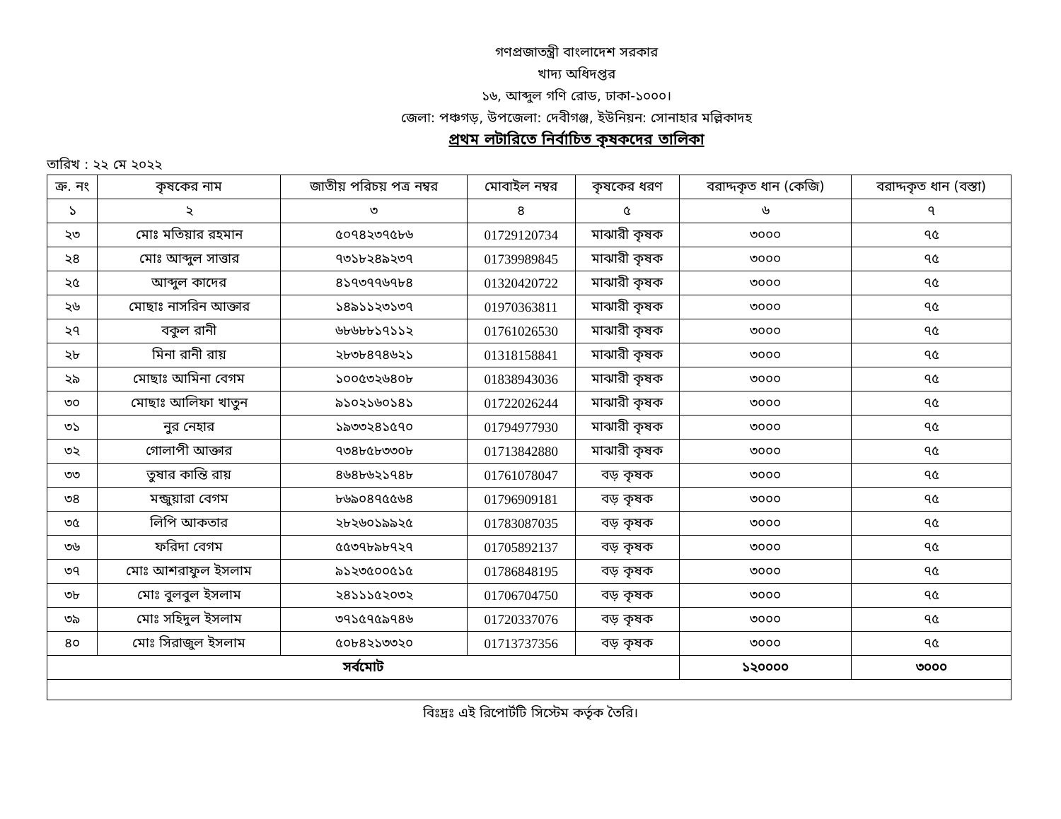গণপ্রজাতন্ত্রী বাংলাদেশ সরকার
খাদ্য অধিদপ্তর
১৬, আব্দুল গণি রোড, ঢাকা-১০০০।
জেলা: পঞ্চগড়, উপজেলা: দেবীগঞ্জ, ইউনিয়ন: সোনাহার মল্লিকাদহ
প্রথম লটারিতে নির্বাচিত কৃষকদের তালিকা
তারিখ : ২২ মে ২০২২
| ক্র. নং | কৃষকের নাম | জাতীয় পরিচয় পত্র নম্বর | মোবাইল নম্বর | কৃষকের ধরণ | বরাদ্দকৃত ধান (কেজি) | বরাদ্দকৃত ধান (বস্তা) |
| --- | --- | --- | --- | --- | --- | --- |
| ১ | ২ | ৩ | ৪ | ৫ | ৬ | ৭ |
| ২৩ | মোঃ মতিয়ার রহমান | ৫০৭৪২৩৭৫৮৬ | 01729120734 | মাঝারী কৃষক | ৩০০০ | ৭৫ |
| ২৪ | মোঃ আব্দুল সাত্তার | ৭৩১৮২৪৯২৩৭ | 01739989845 | মাঝারী কৃষক | ৩০০০ | ৭৫ |
| ২৫ | আব্দুল কাদের | ৪১৭৩৭৭৬৭৮৪ | 01320420722 | মাঝারী কৃষক | ৩০০০ | ৭৫ |
| ২৬ | মোছাঃ নাসরিন আক্তার | ১৪৯১১২৩১৩৭ | 01970363811 | মাঝারী কৃষক | ৩০০০ | ৭৫ |
| ২৭ | বকুল রানী | ৬৮৬৮৮১৭১১২ | 01761026530 | মাঝারী কৃষক | ৩০০০ | ৭৫ |
| ২৮ | মিনা রানী রায় | ২৮৩৮৪৭৪৬২১ | 01318158841 | মাঝারী কৃষক | ৩০০০ | ৭৫ |
| ২৯ | মোছাঃ আমিনা বেগম | ১০০৫৩২৬৪০৮ | 01838943036 | মাঝারী কৃষক | ৩০০০ | ৭৫ |
| ৩০ | মোছাঃ আলিফা খাতুন | ৯১০২১৬০১৪১ | 01722026244 | মাঝারী কৃষক | ৩০০০ | ৭৫ |
| ৩১ | নুর নেহার | ১৯৩৩২৪১৫৭০ | 01794977930 | মাঝারী কৃষক | ৩০০০ | ৭৫ |
| ৩২ | গোলাপী আক্তার | ৭৩৪৮৫৮৩৩০৮ | 01713842880 | মাঝারী কৃষক | ৩০০০ | ৭৫ |
| ৩৩ | তুষার কান্তি রায় | ৪৬৪৮৬২১৭৪৮ | 01761078047 | বড় কৃষক | ৩০০০ | ৭৫ |
| ৩৪ | মন্জুয়ারা বেগম | ৮৬৯০৪৭৫৫৬৪ | 01796909181 | বড় কৃষক | ৩০০০ | ৭৫ |
| ৩৫ | লিপি আকতার | ২৮২৬০১৯৯২৫ | 01783087035 | বড় কৃষক | ৩০০০ | ৭৫ |
| ৩৬ | ফরিদা বেগম | ৫৫৩৭৮৯৮৭২৭ | 01705892137 | বড় কৃষক | ৩০০০ | ৭৫ |
| ৩৭ | মোঃ আশরাফুল ইসলাম | ৯১২৩৫০০৫১৫ | 01786848195 | বড় কৃষক | ৩০০০ | ৭৫ |
| ৩৮ | মোঃ বুলবুল ইসলাম | ২৪১১১৫২০৩২ | 01706704750 | বড় কৃষক | ৩০০০ | ৭৫ |
| ৩৯ | মোঃ সহিদুল ইসলাম | ৩৭১৫৭৫৯৭৪৬ | 01720337076 | বড় কৃষক | ৩০০০ | ৭৫ |
| ৪০ | মোঃ সিরাজুল ইসলাম | ৫০৮৪২১৩৩২০ | 01713737356 | বড় কৃষক | ৩০০০ | ৭৫ |
| সর্বমোট | | | | | ১২০০০০ | ৩০০০ |
বিঃদ্রঃ এই রিপোর্টটি সিস্টেম কর্তৃক তৈরি।